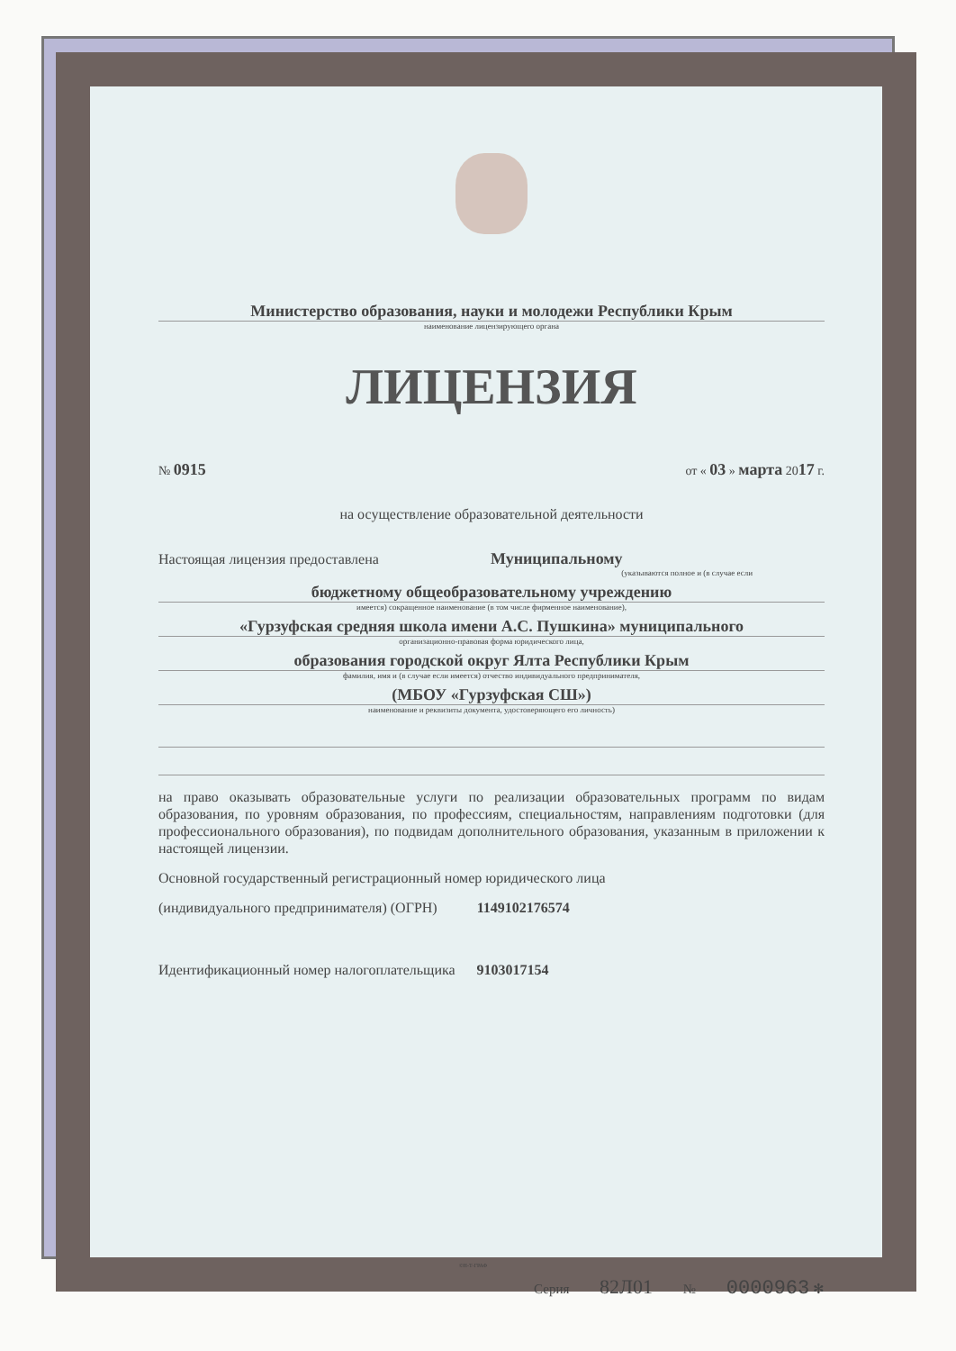Министерство образования, науки и молодежи Республики Крым
наименование лицензирующего органа
ЛИЦЕНЗИЯ
№ 0915 от « 03 » марта 2017 г.
на осуществление образовательной деятельности
Настоящая лицензия предоставлена Муниципальному
(указываются полное и (в случае если
бюджетному общеобразовательному учреждению
имеется) сокращенное наименование (в том числе фирменное наименование),
«Гурзуфская средняя школа имени А.С. Пушкина» муниципального
организационно-правовая форма юридического лица,
образования городской округ Ялта Республики Крым
фамилия, имя и (в случае если имеется) отчество индивидуального предпринимателя,
(МБОУ «Гурзуфская СШ»)
наименование и реквизиты документа, удостоверяющего его личность)
на право оказывать образовательные услуги по реализации образовательных программ по видам образования, по уровням образования, по профессиям, специальностям, направлениям подготовки (для профессионального образования), по подвидам дополнительного образования, указанным в приложении к настоящей лицензии.
Основной государственный регистрационный номер юридического лица
(индивидуального предпринимателя) (ОГРН) 1149102176574
Идентификационный номер налогоплательщика 9103017154
Серия 82Л01 № 0000963 ✻
©Н-Т-ГРАФ